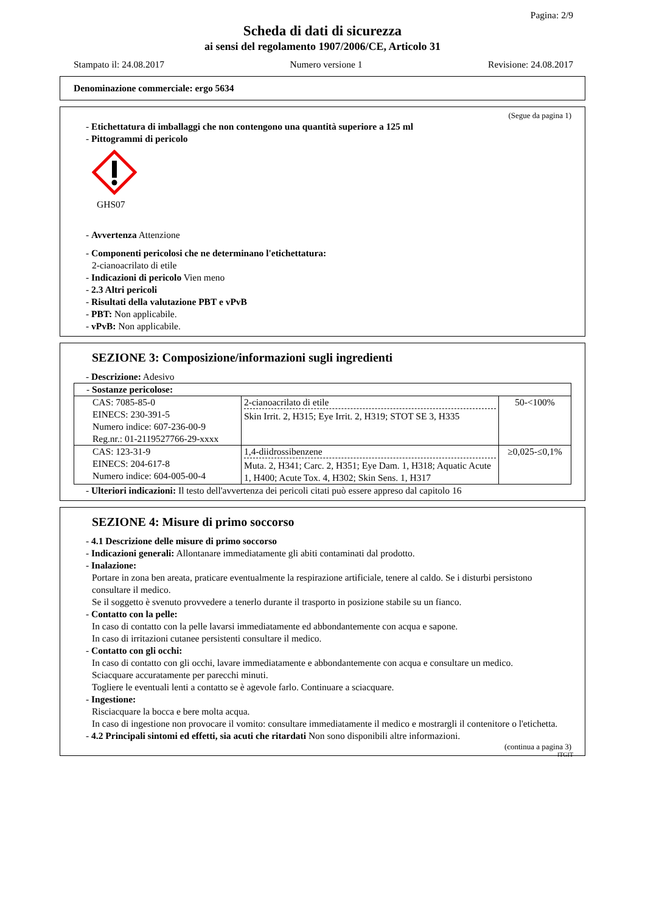Pagina: 2/9
Scheda di dati di sicurezza
ai sensi del regolamento 1907/2006/CE, Articolo 31
Stampato il: 24.08.2017 Numero versione 1 Revisione: 24.08.2017
Denominazione commerciale: ergo 5634
(Segue da pagina 1)
- Etichettatura di imballaggi che non contengono una quantità superiore a 125 ml
- Pittogrammi di pericolo
GHS07
- Avvertenza Attenzione
- Componenti pericolosi che ne determinano l'etichettatura:
2-cianoacrilato di etile
- Indicazioni di pericolo Vien meno
- 2.3 Altri pericoli
- Risultati della valutazione PBT e vPvB
- PBT: Non applicabile.
- vPvB: Non applicabile.
SEZIONE 3: Composizione/informazioni sugli ingredienti
- Descrizione: Adesivo
| - Sostanze pericolose: | | |
| CAS: 7085-85-0 EINECS: 230-391-5 Numero indice: 607-236-00-9 Reg.nr.: 01-2119527766-29-xxxx | 2-cianoacrilato di etile Skin Irrit. 2, H315; Eye Irrit. 2, H319; STOT SE 3, H335 | 50-<100% |
| CAS: 123-31-9 EINECS: 204-617-8 Numero indice: 604-005-00-4 | 1,4-diidrossibenzene Muta. 2, H341; Carc. 2, H351; Eye Dam. 1, H318; Aquatic Acute 1, H400; Acute Tox. 4, H302; Skin Sens. 1, H317 | ≥0,025-≤0,1% |
- Ulteriori indicazioni: Il testo dell'avvertenza dei pericoli citati può essere appreso dal capitolo 16
SEZIONE 4: Misure di primo soccorso
- 4.1 Descrizione delle misure di primo soccorso
- Indicazioni generali: Allontanare immediatamente gli abiti contaminati dal prodotto.
- Inalazione:
Portare in zona ben areata, praticare eventualmente la respirazione artificiale, tenere al caldo. Se i disturbi persistono consultare il medico.
Se il soggetto è svenuto provvedere a tenerlo durante il trasporto in posizione stabile su un fianco.
- Contatto con la pelle:
In caso di contatto con la pelle lavarsi immediatamente ed abbondantemente con acqua e sapone.
In caso di irritazioni cutanee persistenti consultare il medico.
- Contatto con gli occhi:
In caso di contatto con gli occhi, lavare immediatamente e abbondantemente con acqua e consultare un medico.
Sciacquare accuratamente per parecchi minuti.
Togliere le eventuali lenti a contatto se è agevole farlo. Continuare a sciacquare.
- Ingestione:
Risciacquare la bocca e bere molta acqua.
In caso di ingestione non provocare il vomito: consultare immediatamente il medico e mostrargli il contenitore o l'etichetta.
- 4.2 Principali sintomi ed effetti, sia acuti che ritardati Non sono disponibili altre informazioni.
(continua a pagina 3)
ITGIT